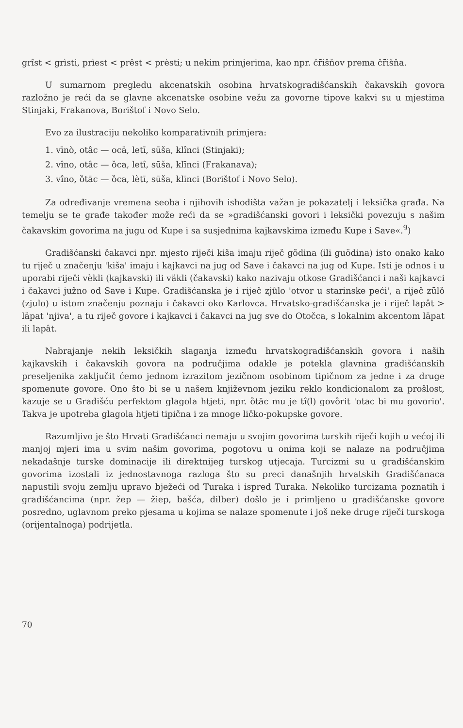grîst < grìsti, prìest < prêst < prèsti; u nekim primjerima, kao npr. čr̄išňov prema čr̄išňa.
U sumarnom pregledu akcenatskih osobina hrvatskogradišćanskih čakavskih govora razložno je reći da se glavne akcenatske osobine vežu za govorne tipove kakvi su u mjestima Stinjaki, Frakanova, Borištof i Novo Selo.
Evo za ilustraciju nekoliko komparativnih primjera:
1. vīnò, otâc — ocä, letī, sūša, klînci (Stinjaki);
2. vîno, otâc — ȍca, letî, sūša, klīnci (Frakanava);
3. vîno, ȍtāc — ȍca, lètī, sūša, klīnci (Borištof i Novo Selo).
Za određivanje vremena seoba i njihovih ishodišta važan je pokazatelj i leksička građa. Na temelju se te građe također može reći da se »gradišćanski govori i leksički povezuju s našim čakavskim govorima na jugu od Kupe i sa susjednima kajkavskima između Kupe i Save«.<sup>9</sup>)
Gradišćanski čakavci npr. mjesto riječi kiša imaju riječ gõdina (ili guödina) isto onako kako tu riječ u značenju 'kiša' imaju i kajkavci na jug od Save i čakavci na jug od Kupe. Isti je odnos i u uporabi riječi vèkli (kajkavski) ili väkli (čakavski) kako nazivaju otkose Gradišćanci i naši kajkavci i čakavci južno od Save i Kupe. Gradišćanska je i riječ zjûlo 'otvor u starinske peći', a riječ zūlȍ (zjulo) u istom značenju poznaju i čakavci oko Karlovca. Hrvatsko-gradišćanska je i riječ lapât > läpat 'njiva', a tu riječ govore i kajkavci i čakavci na jug sve do Otočca, s lokalnim akcentom läpat ili lapât.
Nabrajanje nekih leksičkih slaganja između hrvatskogradišćanskih govora i naših kajkavskih i čakavskih govora na područjima odakle je potekla glavnina gradišćanskih preseljenika zaključit ćemo jednom izrazitom jezičnom osobinom tipičnom za jedne i za druge spomenute govore. Ono što bi se u našem književnom jeziku reklo kondicionalom za prošlost, kazuje se u Gradišću perfektom glagola htjeti, npr. ȍtāc mu je tî(l) govȍrit 'otac bi mu govorio'. Takva je upotreba glagola htjeti tipična i za mnoge ličko-pokupske govore.
Razumljivo je što Hrvati Gradišćanci nemaju u svojim govorima turskih riječi kojih u većoj ili manjoj mjeri ima u svim našim govorima, pogotovu u onima koji se nalaze na područjima nekadašnje turske dominacije ili direktnijeg turskog utjecaja. Turcizmi su u gradišćanskim govorima izostali iz jednostavnoga razloga što su preci današnjih hrvatskih Gradišćanaca napustili svoju zemlju upravo bježeći od Turaka i ispred Turaka. Nekoliko turcizama poznatih i gradišćancima (npr. žep — žiep, bašća, dilber) došlo je i primljeno u gradišćanske govore posredno, uglavnom preko pjesama u kojima se nalaze spomenute i još neke druge riječi turskoga (orijentalnoga) podrijetla.
70